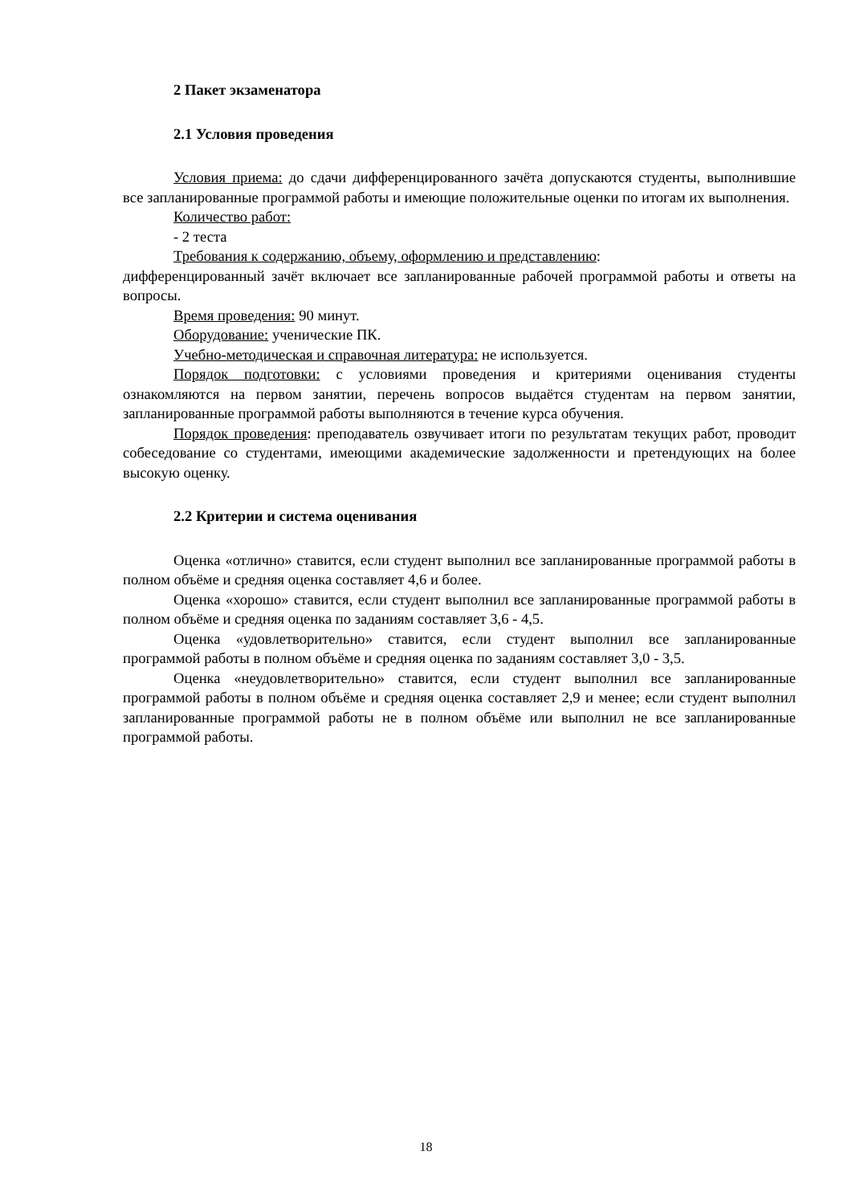2 Пакет экзаменатора
2.1 Условия проведения
Условия приема: до сдачи дифференцированного зачёта допускаются студенты, выполнившие все запланированные программой работы и имеющие положительные оценки по итогам их выполнения.
Количество работ:
- 2 теста
Требования к содержанию, объему, оформлению и представлению:
дифференцированный зачёт включает все запланированные рабочей программой работы и ответы на вопросы.
Время проведения: 90 минут.
Оборудование: ученические ПК.
Учебно-методическая и справочная литература: не используется.
Порядок подготовки: с условиями проведения и критериями оценивания студенты ознакомляются на первом занятии, перечень вопросов выдаётся студентам на первом занятии, запланированные программой работы выполняются в течение курса обучения.
Порядок проведения: преподаватель озвучивает итоги по результатам текущих работ, проводит собеседование со студентами, имеющими академические задолженности и претендующих на более высокую оценку.
2.2 Критерии и система оценивания
Оценка «отлично» ставится, если студент выполнил все запланированные программой работы в полном объёме и средняя оценка составляет 4,6 и более.
Оценка «хорошо» ставится, если студент выполнил все запланированные программой работы в полном объёме и средняя оценка по заданиям составляет 3,6 - 4,5.
Оценка «удовлетворительно» ставится, если студент выполнил все запланированные программой работы в полном объёме и средняя оценка по заданиям составляет 3,0 - 3,5.
Оценка «неудовлетворительно» ставится, если студент выполнил все запланированные программой работы в полном объёме и средняя оценка составляет 2,9 и менее; если студент выполнил запланированные программой работы не в полном объёме или выполнил не все запланированные программой работы.
18